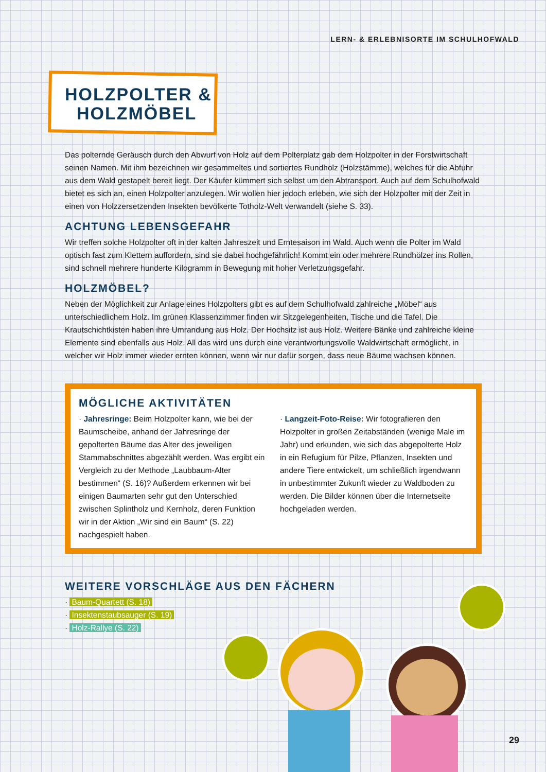LERN- & ERLEBNISORTE IM SCHULHOFWALD
HOLZPOLTER &
HOLZMÖBEL
Das polternde Geräusch durch den Abwurf von Holz auf dem Polterplatz gab dem Holzpolter in der Forstwirtschaft seinen Namen. Mit ihm bezeichnen wir gesammeltes und sortiertes Rundholz (Holzstämme), welches für die Abfuhr aus dem Wald gestapelt bereit liegt. Der Käufer kümmert sich selbst um den Abtransport. Auch auf dem Schulhofwald bietet es sich an, einen Holzpolter anzulegen. Wir wollen hier jedoch erleben, wie sich der Holzpolter mit der Zeit in einen von Holzzersetzenden Insekten bevölkerte Totholz-Welt verwandelt (siehe S. 33).
ACHTUNG LEBENSGEFAHR
Wir treffen solche Holzpolter oft in der kalten Jahreszeit und Erntesaison im Wald. Auch wenn die Polter im Wald optisch fast zum Klettern auffordern, sind sie dabei hochgefährlich! Kommt ein oder mehrere Rundhölzer ins Rollen, sind schnell mehrere hunderte Kilogramm in Bewegung mit hoher Verletzungsgefahr.
HOLZMÖBEL?
Neben der Möglichkeit zur Anlage eines Holzpolters gibt es auf dem Schulhofwald zahlreiche „Möbel“ aus unterschiedlichem Holz. Im grünen Klassenzimmer finden wir Sitzgelegenheiten, Tische und die Tafel. Die Krautschichtkisten haben ihre Umrandung aus Holz. Der Hochsitz ist aus Holz. Weitere Bänke und zahlreiche kleine Elemente sind ebenfalls aus Holz. All das wird uns durch eine verantwortungsvolle Waldwirtschaft ermöglicht, in welcher wir Holz immer wieder ernten können, wenn wir nur dafür sorgen, dass neue Bäume wachsen können.
MÖGLICHE AKTIVITÄTEN
· Jahresringe: Beim Holzpolter kann, wie bei der Baumscheibe, anhand der Jahresringe der gepolterten Bäume das Alter des jeweiligen Stammabschnittes abgezählt werden. Was ergibt ein Vergleich zu der Methode „Laubbaum-Alter bestimmen“ (S. 16)? Außerdem erkennen wir bei einigen Baumarten sehr gut den Unterschied zwischen Splintholz und Kernholz, deren Funktion wir in der Aktion „Wir sind ein Baum“ (S. 22) nachgespielt haben.
· Langzeit-Foto-Reise: Wir fotografieren den Holzpolter in großen Zeitabständen (wenige Male im Jahr) und erkunden, wie sich das abgepolterte Holz in ein Refugium für Pilze, Pflanzen, Insekten und andere Tiere entwickelt, um schließlich irgendwann in unbestimmter Zukunft wieder zu Waldboden zu werden. Die Bilder können über die Internetseite hochgeladen werden.
WEITERE VORSCHLÄGE AUS DEN FÄCHERN
· Baum-Quartett (S. 18)
· Insektenstaubsauger (S. 19)
· Holz-Rallye (S. 22)
29